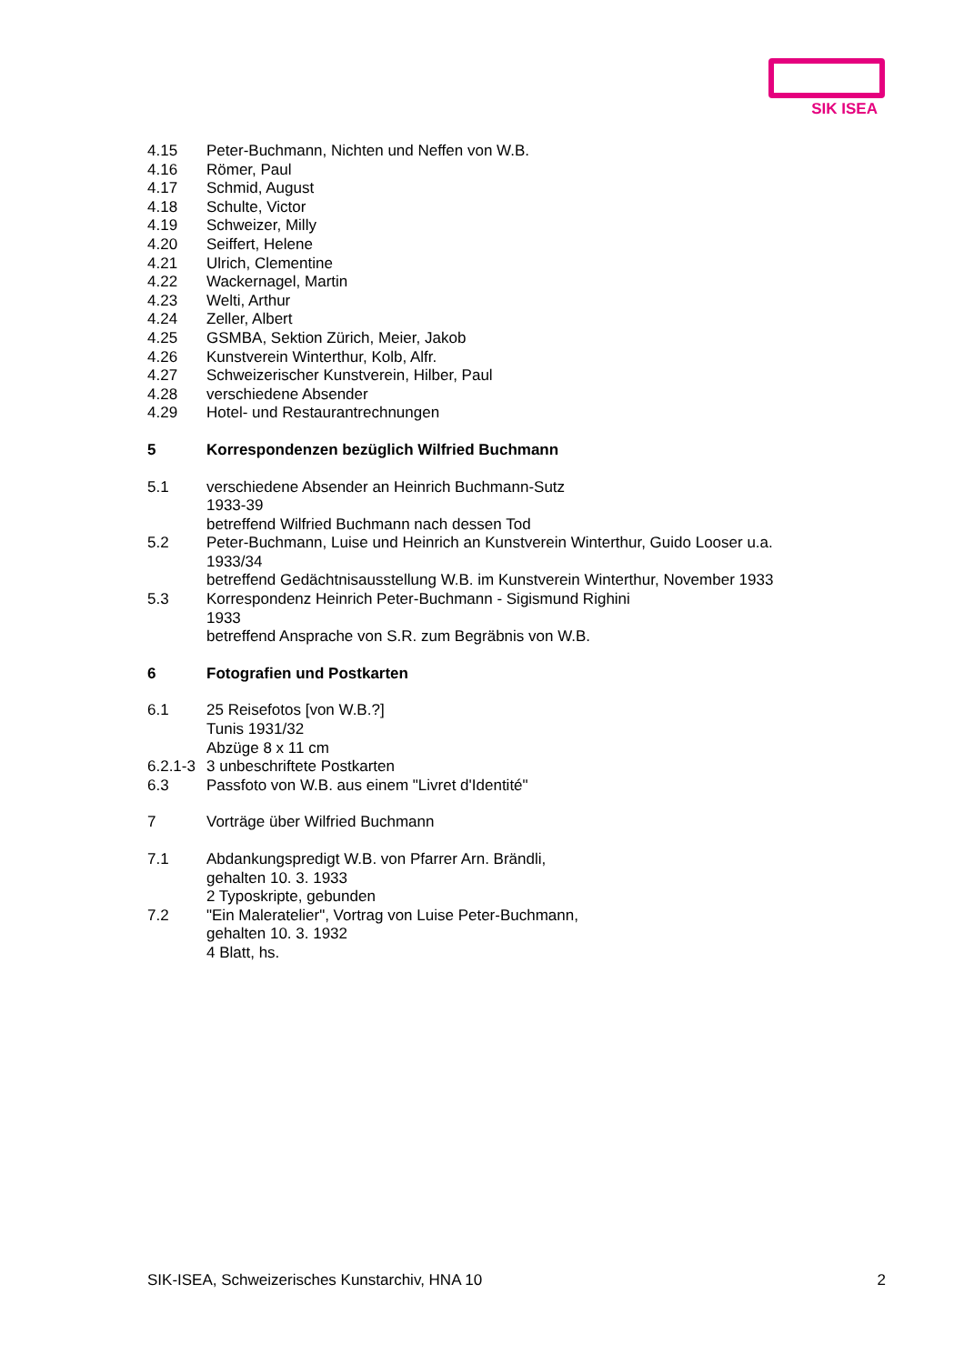SIK ISEA
4.15 Peter-Buchmann, Nichten und Neffen von W.B.
4.16 Römer, Paul
4.17 Schmid, August
4.18 Schulte, Victor
4.19 Schweizer, Milly
4.20 Seiffert, Helene
4.21 Ulrich, Clementine
4.22 Wackernagel, Martin
4.23 Welti, Arthur
4.24 Zeller, Albert
4.25 GSMBA, Sektion Zürich, Meier, Jakob
4.26 Kunstverein Winterthur, Kolb, Alfr.
4.27 Schweizerischer Kunstverein, Hilber, Paul
4.28 verschiedene Absender
4.29 Hotel- und Restaurantrechnungen
5 Korrespondenzen bezüglich Wilfried Buchmann
5.1 verschiedene Absender an Heinrich Buchmann-Sutz
1933-39
betreffend Wilfried Buchmann nach dessen Tod
5.2 Peter-Buchmann, Luise und Heinrich an Kunstverein Winterthur, Guido Looser u.a.
1933/34
betreffend Gedächtnisausstellung W.B. im Kunstverein Winterthur, November 1933
5.3 Korrespondenz Heinrich Peter-Buchmann - Sigismund Righini
1933
betreffend Ansprache von S.R. zum Begräbnis von W.B.
6 Fotografien und Postkarten
6.1 25 Reisefotos [von W.B.?]
Tunis 1931/32
Abzüge 8 x 11 cm
6.2.1-3
3 unbeschriftete Postkarten
6.3 Passfoto von W.B. aus einem "Livret d'Identité"
7 Vorträge über Wilfried Buchmann
7.1 Abdankungspredigt W.B. von Pfarrer Arn. Brändli,
gehalten 10. 3. 1933
2 Typoskripte, gebunden
7.2 "Ein Maleratelier", Vortrag von Luise Peter-Buchmann,
gehalten 10. 3. 1932
4 Blatt, hs.
SIK-ISEA, Schweizerisches Kunstarchiv, HNA 10 2